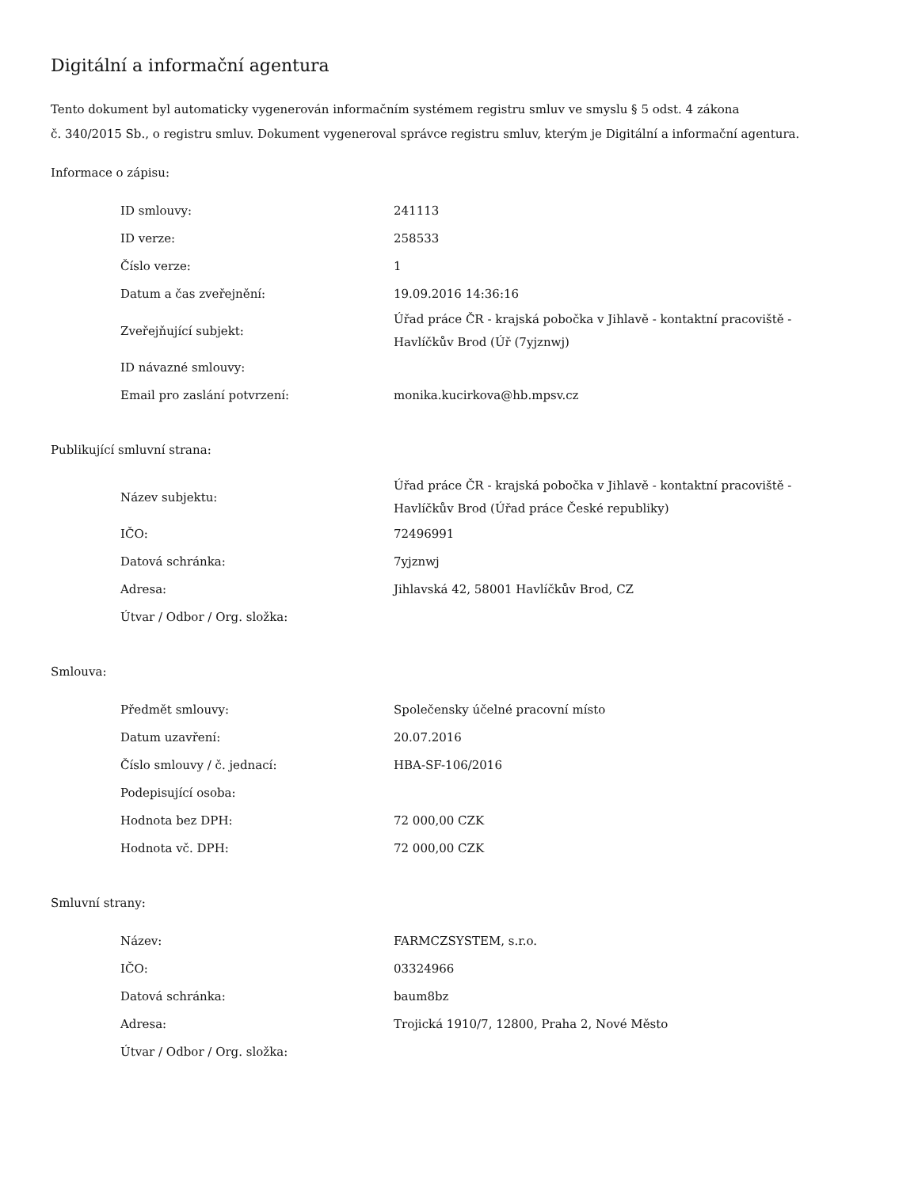Digitální a informační agentura
Tento dokument byl automaticky vygenerován informačním systémem registru smluv ve smyslu § 5 odst. 4 zákona
č. 340/2015 Sb., o registru smluv. Dokument vygeneroval správce registru smluv, kterým je Digitální a informační agentura.
Informace o zápisu:
| ID smlouvy: | 241113 |
| ID verze: | 258533 |
| Číslo verze: | 1 |
| Datum a čas zveřejnění: | 19.09.2016 14:36:16 |
| Zveřejňující subjekt: | Úřad práce ČR - krajská pobočka v Jihlavě - kontaktní pracoviště - Havlíčkův Brod (Úř (7yjznwj) |
| ID návazné smlouvy: | |
| Email pro zaslání potvrzení: | monika.kucirkova@hb.mpsv.cz |
Publikující smluvní strana:
| Název subjektu: | Úřad práce ČR - krajská pobočka v Jihlavě - kontaktní pracoviště - Havlíčkův Brod (Úřad práce České republiky) |
| IČO: | 72496991 |
| Datová schránka: | 7yjznwj |
| Adresa: | Jihlavská 42, 58001 Havlíčkův Brod, CZ |
| Útvar / Odbor / Org. složka: | |
Smlouva:
| Předmět smlouvy: | Společensky účelné pracovní místo |
| Datum uzavření: | 20.07.2016 |
| Číslo smlouvy / č. jednací: | HBA-SF-106/2016 |
| Podepisující osoba: | |
| Hodnota bez DPH: | 72 000,00 CZK |
| Hodnota vč. DPH: | 72 000,00 CZK |
Smluvní strany:
| Název: | FARMCZSYSTEM, s.r.o. |
| IČO: | 03324966 |
| Datová schránka: | baum8bz |
| Adresa: | Trojická 1910/7, 12800, Praha 2, Nové Město |
| Útvar / Odbor / Org. složka: | |